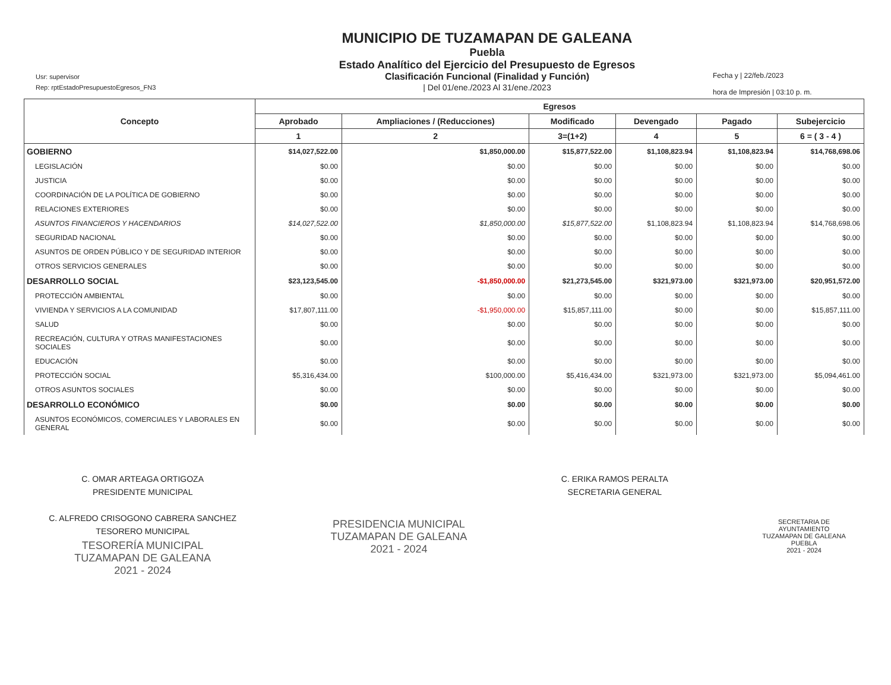Usr: supervisor
Rep: rptEstadoPresupuestoEgresos_FN3
MUNICIPIO DE TUZAMAPAN DE GALEANA
Puebla
Estado Analítico del Ejercicio del Presupuesto de Egresos
Clasificación Funcional (Finalidad y Función)
| Del 01/ene./2023 Al 31/ene./2023
Fecha y | 22/feb./2023
hora de Impresión | 03:10 p. m.
| Concepto | Egresos | | | | | |
| --- | --- | --- | --- | --- | --- | --- |
| | Aprobado | Ampliaciones / (Reducciones) | Modificado | Devengado | Pagado | Subejercicio |
| | 1 | 2 | 3=(1+2) | 4 | 5 | 6 = ( 3 - 4 ) |
| GOBIERNO | $14,027,522.00 | $1,850,000.00 | $15,877,522.00 | $1,108,823.94 | $1,108,823.94 | $14,768,698.06 |
| LEGISLACIÓN | $0.00 | $0.00 | $0.00 | $0.00 | $0.00 | $0.00 |
| JUSTICIA | $0.00 | $0.00 | $0.00 | $0.00 | $0.00 | $0.00 |
| COORDINACIÓN DE LA POLÍTICA DE GOBIERNO | $0.00 | $0.00 | $0.00 | $0.00 | $0.00 | $0.00 |
| RELACIONES EXTERIORES | $0.00 | $0.00 | $0.00 | $0.00 | $0.00 | $0.00 |
| ASUNTOS FINANCIEROS Y HACENDARIOS | $14,027,522.00 | $1,850,000.00 | $15,877,522.00 | $1,108,823.94 | $1,108,823.94 | $14,768,698.06 |
| SEGURIDAD NACIONAL | $0.00 | $0.00 | $0.00 | $0.00 | $0.00 | $0.00 |
| ASUNTOS DE ORDEN PÚBLICO Y DE SEGURIDAD INTERIOR | $0.00 | $0.00 | $0.00 | $0.00 | $0.00 | $0.00 |
| OTROS SERVICIOS GENERALES | $0.00 | $0.00 | $0.00 | $0.00 | $0.00 | $0.00 |
| DESARROLLO SOCIAL | $23,123,545.00 | -$1,850,000.00 | $21,273,545.00 | $321,973.00 | $321,973.00 | $20,951,572.00 |
| PROTECCIÓN AMBIENTAL | $0.00 | $0.00 | $0.00 | $0.00 | $0.00 | $0.00 |
| VIVIENDA Y SERVICIOS A LA COMUNIDAD | $17,807,111.00 | -$1,950,000.00 | $15,857,111.00 | $0.00 | $0.00 | $15,857,111.00 |
| SALUD | $0.00 | $0.00 | $0.00 | $0.00 | $0.00 | $0.00 |
| RECREACIÓN, CULTURA Y OTRAS MANIFESTACIONES SOCIALES | $0.00 | $0.00 | $0.00 | $0.00 | $0.00 | $0.00 |
| EDUCACIÓN | $0.00 | $0.00 | $0.00 | $0.00 | $0.00 | $0.00 |
| PROTECCIÓN SOCIAL | $5,316,434.00 | $100,000.00 | $5,416,434.00 | $321,973.00 | $321,973.00 | $5,094,461.00 |
| OTROS ASUNTOS SOCIALES | $0.00 | $0.00 | $0.00 | $0.00 | $0.00 | $0.00 |
| DESARROLLO ECONÓMICO | $0.00 | $0.00 | $0.00 | $0.00 | $0.00 | $0.00 |
| ASUNTOS ECONÓMICOS, COMERCIALES Y LABORALES EN GENERAL | $0.00 | $0.00 | $0.00 | $0.00 | $0.00 | $0.00 |
C. OMAR ARTEAGA ORTIGOZA
PRESIDENTE MUNICIPAL
C. ALFREDO CRISOGONO CABRERA SANCHEZ
TESORERO MUNICIPAL
TESORERÍA MUNICIPAL
TUZAMAPAN DE GALEANA
2021 - 2024
PRESIDENCIA MUNICIPAL
TUZAMAPAN DE GALEANA
2021 - 2024
C. ERIKA RAMOS PERALTA
SECRETARIA GENERAL
SECRETARIA DE
AYUNTAMIENTO
TUZAMAPAN DE GALEANA
PUEBLA
2021 - 2024